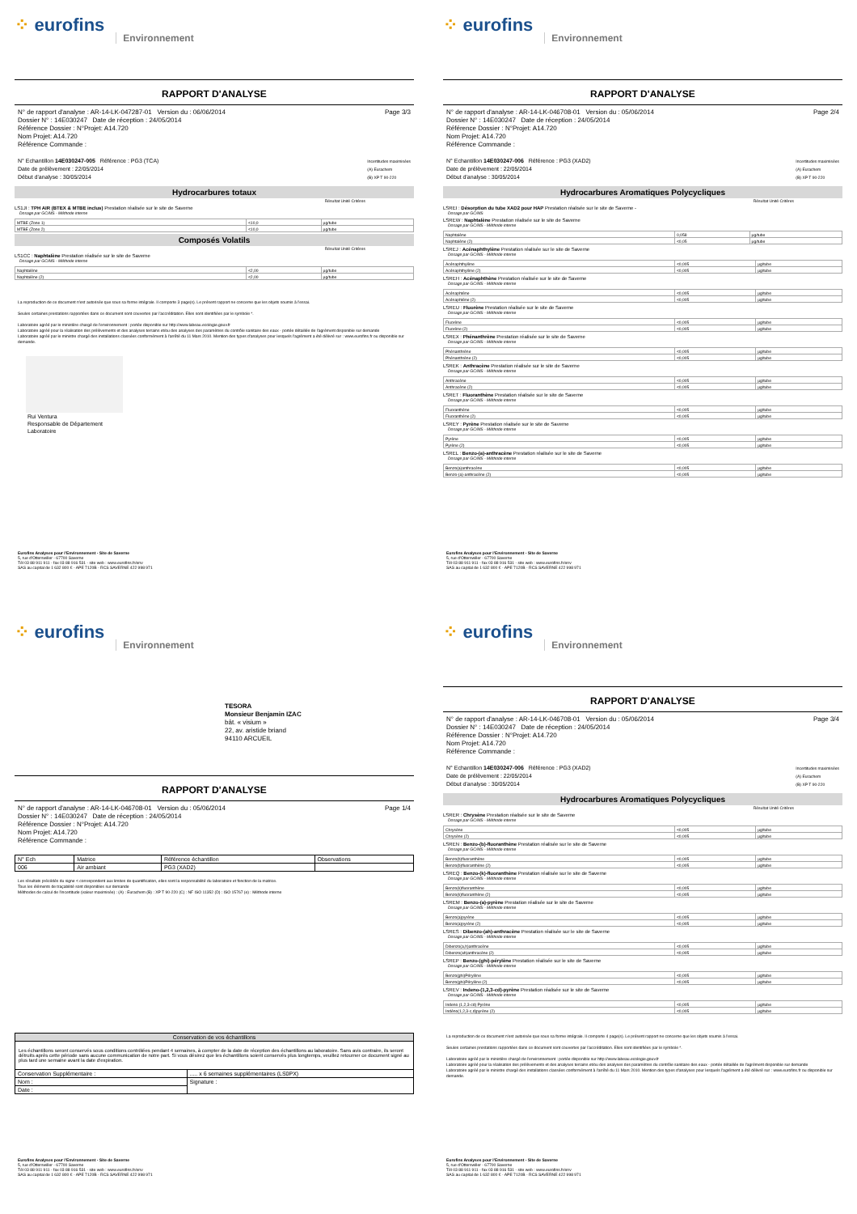⁘ eurofins
Environnement
RAPPORT D'ANALYSE
N° de rapport d'analyse : AR-14-LK-047287-01 Version du : 06/06/2014
Dossier N° : 14E030247 Date de réception : 24/05/2014
Référence Dossier : N°Projet: A14.720
Nom Projet: A14.720
Référence Commande :
Page 3/3
N° Echantillon 14E030247-005 Référence : PG3 (TCA)
Date de prélèvement : 22/05/2014
Début d'analyse : 30/05/2014
Incertitudes maximisées
(A) Eurachem
(B) XP T 90-220
Hydrocarbures totaux
Résultat Unité Critères
LS1JI : TPH AIR (BTEX & MTBE inclus) Prestation réalisée sur le site de Saverne
Dosage par GC/MS - Méthode interne
| MTBE (Zone 1) | <10,0 | µg/tube |
| MTBE (Zone 2) | <10,0 | µg/tube |
Composés Volatils
Résultat Unité Critères
LS1CC : Naphtalène Prestation réalisée sur le site de Saverne
Dosage par GC/MS - Méthode interne
| Naphtalène | <2,00 | µg/tube |
| Naphtalène (2) | <2,00 | µg/tube |
La reproduction de ce document n'est autorisée que sous sa forme intégrale. Il comporte 3 page(s). Le présent rapport ne concerne que les objets soumis à l'essai.
Seules certaines prestations rapportées dans ce document sont couvertes par l'accréditation. Elles sont identifiées par le symbole *.
Laboratoire agréé par le ministère chargé de l'environnement : portée disponible sur http://www.labeau.ecologie.gouv.fr
Laboratoire agréé pour la réalisation des prélèvements et des analyses terrains et/ou des analyses des paramètres du contrôle sanitaire des eaux - portée détaillée de l'agrément disponible sur demande
Laboratoire agréé par le ministre chargé des installations classées conformément à l'arrêté du 11 Mars 2010. Mention des types d'analyses pour lesquels l'agrément a été délivré sur : www.eurofins.fr ou disponible sur demande.
Rui Ventura
Responsable de Département
Laboratoire
Eurofins Analyses pour l'Environnement - Site de Saverne
5, rue d'Otterswiller - 67700 Saverne
Tél 03 88 911 911 - fax 03 88 916 531 - site web : www.eurofins.fr/env
SAS au capital de 1 632 800 € - APE 7120B - RCS SAVERNE 422 998 971
⁘ eurofins
Environnement
RAPPORT D'ANALYSE
N° de rapport d'analyse : AR-14-LK-046708-01 Version du : 05/06/2014
Dossier N° : 14E030247 Date de réception : 24/05/2014
Référence Dossier : N°Projet: A14.720
Nom Projet: A14.720
Référence Commande :
Page 2/4
N° Echantillon 14E030247-006 Référence : PG3 (XAD2)
Date de prélèvement : 22/05/2014
Début d'analyse : 30/05/2014
Incertitudes maximisées
(A) Eurachem
(B) XP T 90-220
Hydrocarbures Aromatiques Polycycliques
Résultat Unité Critères
LSREI : Désorption du tube XAD2 pour HAP Prestation réalisée sur le site de Saverne -
Dosage par GC/MS
LSREW : Naphtalène Prestation réalisée sur le site de Saverne
Dosage par GC/MS - Méthode interne
| Naphtalène | 0,058 | µg/tube |
| Naphtalène (2) | <0,05 | µg/tube |
LSREJ : Acénaphthylène Prestation réalisée sur le site de Saverne
Dosage par GC/MS - Méthode interne
| Acénaphthylène | <0,005 | µg/tube |
| Acénaphthylène (2) | <0,005 | µg/tube |
LSREH : Acénaphthène Prestation réalisée sur le site de Saverne
Dosage par GC/MS - Méthode interne
| Acénaphtène | <0,005 | µg/tube |
| Acénaphtène (2) | <0,005 | µg/tube |
LSREU : Fluorène Prestation réalisée sur le site de Saverne
Dosage par GC/MS - Méthode interne
| Fluorène | <0,005 | µg/tube |
| Fluorène (2) | <0,005 | µg/tube |
LSREX : Phénanthrène Prestation réalisée sur le site de Saverne
Dosage par GC/MS - Méthode interne
| Phénanthrène | <0,005 | µg/tube |
| Phénanthrène (2) | <0,005 | µg/tube |
LSREK : Anthracène Prestation réalisée sur le site de Saverne
Dosage par GC/MS - Méthode interne
| Anthracène | <0,005 | µg/tube |
| Anthracène (2) | <0,005 | µg/tube |
LSRET : Fluoranthène Prestation réalisée sur le site de Saverne
Dosage par GC/MS - Méthode interne
| Fluoranthène | <0,005 | µg/tube |
| Fluoranthène (2) | <0,005 | µg/tube |
LSREY : Pyrène Prestation réalisée sur le site de Saverne
Dosage par GC/MS - Méthode interne
| Pyrène | <0,005 | µg/tube |
| Pyrène (2) | <0,005 | µg/tube |
LSREL : Benzo-(a)-anthracène Prestation réalisée sur le site de Saverne
Dosage par GC/MS - Méthode interne
| Benzo(a)anthracène | <0,005 | µg/tube |
| Benzo-(a)-anthracène (2) | <0,005 | µg/tube |
Eurofins Analyses pour l'Environnement - Site de Saverne
5, rue d'Otterswiller - 67700 Saverne
Tél 03 88 911 911 - fax 03 88 916 531 - site web : www.eurofins.fr/env
SAS au capital de 1 632 800 € - APE 7120B - RCS SAVERNE 422 998 971
⁘ eurofins
Environnement
TESORA
Monsieur Benjamin IZAC
bât. « visium »
22, av. aristide briand
94110 ARCUEIL
RAPPORT D'ANALYSE
N° de rapport d'analyse : AR-14-LK-046708-01 Version du : 05/06/2014
Dossier N° : 14E030247 Date de réception : 24/05/2014
Référence Dossier : N°Projet: A14.720
Nom Projet: A14.720
Référence Commande :
Page 1/4
| N° Ech | Matrice | Référence échantillon | Observations |
| --- | --- | --- | --- |
| 006 | Air ambiant | PG3 (XAD2) | |
Les résultats précédés du signe < correspondent aux limites de quantification, elles sont la responsabilité du laboratoire et fonction de la matrice.
Tous les éléments de traçabilité sont disponibles sur demande
Méthodes de calcul de l'incertitude (valeur maximisée) : (A) : Eurachem (B) : XP T 90-220 (C) : NF ISO 11352 (D) : ISO 15767 (e) : Méthode interne
| Conservation de vos échantillons | |
| --- | --- |
| Les échantillons seront conservés sous conditions contrôlées pendant 4 semaines, à compter de la date de réception des échantillons au laboratoire. Sans avis contraire, ils seront détruits après cette période sans aucune communication de notre part. Si vous désirez que les échantillons soient conservés plus longtemps, veuillez retourner ce document signé au plus tard une semaine avant la date d'expiration. | |
| Conservation Supplémentaire : | ..... x 6 semaines supplémentaires (LS0PX) |
| Nom : | Signature : |
| Date : | |
Eurofins Analyses pour l'Environnement - Site de Saverne
5, rue d'Otterswiller - 67700 Saverne
Tél 03 88 911 911 - fax 03 88 916 531 - site web : www.eurofins.fr/env
SAS au capital de 1 632 800 € - APE 7120B - RCS SAVERNE 422 998 971
⁘ eurofins
Environnement
RAPPORT D'ANALYSE
N° de rapport d'analyse : AR-14-LK-046708-01 Version du : 05/06/2014
Dossier N° : 14E030247 Date de réception : 24/05/2014
Référence Dossier : N°Projet: A14.720
Nom Projet: A14.720
Référence Commande :
Page 3/4
N° Echantillon 14E030247-006 Référence : PG3 (XAD2)
Date de prélèvement : 22/05/2014
Début d'analyse : 30/05/2014
Incertitudes maximisées
(A) Eurachem
(B) XP T 90-220
Hydrocarbures Aromatiques Polycycliques
Résultat Unité Critères
LSRER : Chrysène Prestation réalisée sur le site de Saverne
Dosage par GC/MS - Méthode interne
| Chrysène | <0,005 | µg/tube |
| Chrysène (2) | <0,005 | µg/tube |
LSREN : Benzo-(b)-fluoranthène Prestation réalisée sur le site de Saverne
Dosage par GC/MS - Méthode interne
| Benzo(b)fluoranthène | <0,005 | µg/tube |
| Benzo(b)fluoranthène (2) | <0,005 | µg/tube |
LSREQ : Benzo-(k)-fluoranthène Prestation réalisée sur le site de Saverne
Dosage par GC/MS - Méthode interne
| Benzo(k)fluoranthène | <0,005 | µg/tube |
| Benzo(k)fluoranthène (2) | <0,005 | µg/tube |
LSREM : Benzo-(a)-pyrène Prestation réalisée sur le site de Saverne
Dosage par GC/MS - Méthode interne
| Benzo(a)pyrène | <0,005 | µg/tube |
| Benzo(a)pyrène (2) | <0,005 | µg/tube |
LSRES : Dibenzo-(ah)-anthracène Prestation réalisée sur le site de Saverne
Dosage par GC/MS - Méthode interne
| Dibenzo(a,h)anthracène | <0,005 | µg/tube |
| Dibenzo(ah)anthracène (2) | <0,005 | µg/tube |
LSREP : Benzo-(ghi)-pérylène Prestation réalisée sur le site de Saverne
Dosage par GC/MS - Méthode interne
| Benzo(ghi)Pérylène | <0,005 | µg/tube |
| Benzo(ghi)Pérylène (2) | <0,005 | µg/tube |
LSREV : Indeno-(1,2,3-cd)-pyrène Prestation réalisée sur le site de Saverne
Dosage par GC/MS - Méthode interne
| Indeno (1,2,3-cd) Pyrène | <0,005 | µg/tube |
| Indéno(1,2,3-c,d)pyrène (2) | <0,005 | µg/tube |
La reproduction de ce document n'est autorisée que sous sa forme intégrale. Il comporte 4 page(s). Le présent rapport ne concerne que les objets soumis à l'essai.
Seules certaines prestations rapportées dans ce document sont couvertes par l'accréditation. Elles sont identifiées par le symbole *.
Laboratoire agréé par le ministère chargé de l'environnement : portée disponible sur http://www.labeau.ecologie.gouv.fr
Laboratoire agréé pour la réalisation des prélèvements et des analyses terrains et/ou des analyses des paramètres du contrôle sanitaire des eaux - portée détaillée de l'agrément disponible sur demande
Laboratoire agréé par le ministre chargé des installations classées conformément à l'arrêté du 11 Mars 2010. Mention des types d'analyses pour lesquels l'agrément a été délivré sur : www.eurofins.fr ou disponible sur demande.
Eurofins Analyses pour l'Environnement - Site de Saverne
5, rue d'Otterswiller - 67700 Saverne
Tél 03 88 911 911 - fax 03 88 916 531 - site web : www.eurofins.fr/env
SAS au capital de 1 632 800 € - APE 7120B - RCS SAVERNE 422 998 971